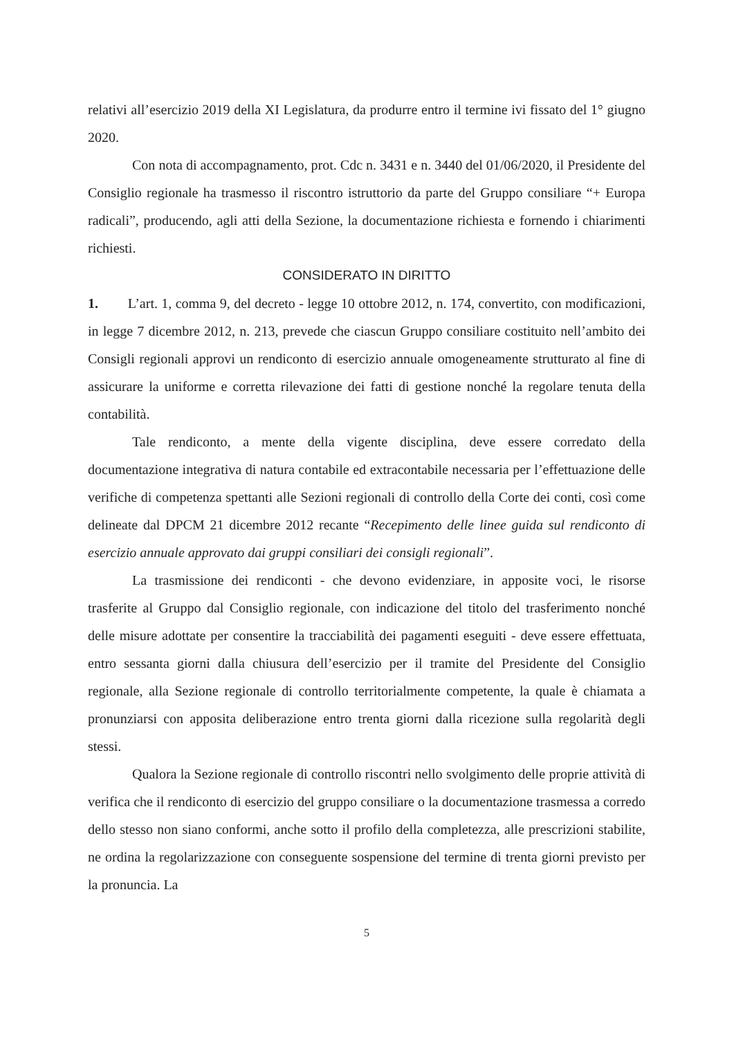relativi all’esercizio 2019 della XI Legislatura, da produrre entro il termine ivi fissato del 1° giugno 2020.
Con nota di accompagnamento, prot. Cdc n. 3431 e n. 3440 del 01/06/2020, il Presidente del Consiglio regionale ha trasmesso il riscontro istruttorio da parte del Gruppo consiliare “+ Europa radicali”, producendo, agli atti della Sezione, la documentazione richiesta e fornendo i chiarimenti richiesti.
CONSIDERATO IN DIRITTO
1. L’art. 1, comma 9, del decreto - legge 10 ottobre 2012, n. 174, convertito, con modificazioni, in legge 7 dicembre 2012, n. 213, prevede che ciascun Gruppo consiliare costituito nell’ambito dei Consigli regionali approvi un rendiconto di esercizio annuale omogeneamente strutturato al fine di assicurare la uniforme e corretta rilevazione dei fatti di gestione nonché la regolare tenuta della contabilità.
Tale rendiconto, a mente della vigente disciplina, deve essere corredato della documentazione integrativa di natura contabile ed extracontabile necessaria per l’effettuazione delle verifiche di competenza spettanti alle Sezioni regionali di controllo della Corte dei conti, così come delineate dal DPCM 21 dicembre 2012 recante “Recepimento delle linee guida sul rendiconto di esercizio annuale approvato dai gruppi consiliari dei consigli regionali”.
La trasmissione dei rendiconti - che devono evidenziare, in apposite voci, le risorse trasferite al Gruppo dal Consiglio regionale, con indicazione del titolo del trasferimento nonché delle misure adottate per consentire la tracciabilità dei pagamenti eseguiti - deve essere effettuata, entro sessanta giorni dalla chiusura dell’esercizio per il tramite del Presidente del Consiglio regionale, alla Sezione regionale di controllo territorialmente competente, la quale è chiamata a pronunziarsi con apposita deliberazione entro trenta giorni dalla ricezione sulla regolarità degli stessi.
Qualora la Sezione regionale di controllo riscontri nello svolgimento delle proprie attività di verifica che il rendiconto di esercizio del gruppo consiliare o la documentazione trasmessa a corredo dello stesso non siano conformi, anche sotto il profilo della completezza, alle prescrizioni stabilite, ne ordina la regolarizzazione con conseguente sospensione del termine di trenta giorni previsto per la pronuncia. La
5